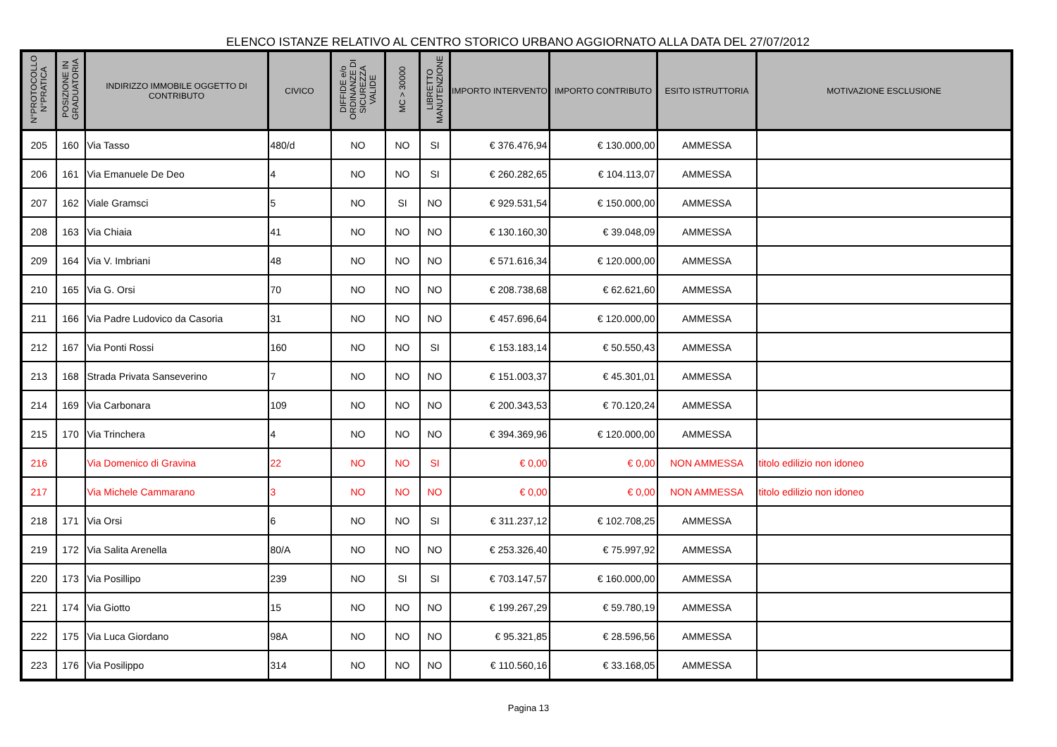ELENCO ISTANZE RELATIVO AL CENTRO STORICO URBANO AGGIORNATO ALLA DATA DEL 27/07/2012
| N°PROTOCOLLO N°PRATICA | POSIZIONE IN GRADUATORIA | INDIRIZZO IMMOBILE OGGETTO DI CONTRIBUTO | CIVICO | DIFFIDE e/o ORDINANZE DI SICUREZZA VALIDE | MC > 30000 | LIBRETTO MANUTENZIONE | IMPORTO INTERVENTO | IMPORTO CONTRIBUTO | ESITO ISTRUTTORIA | MOTIVAZIONE ESCLUSIONE |
| --- | --- | --- | --- | --- | --- | --- | --- | --- | --- | --- |
| 205 | 160 | Via Tasso | 480/d | NO | NO | SI | € 376.476,94 | € 130.000,00 | AMMESSA | |
| 206 | 161 | Via Emanuele De Deo | 4 | NO | NO | SI | € 260.282,65 | € 104.113,07 | AMMESSA | |
| 207 | 162 | Viale Gramsci | 5 | NO | SI | NO | € 929.531,54 | € 150.000,00 | AMMESSA | |
| 208 | 163 | Via Chiaia | 41 | NO | NO | NO | € 130.160,30 | € 39.048,09 | AMMESSA | |
| 209 | 164 | Via V. Imbriani | 48 | NO | NO | NO | € 571.616,34 | € 120.000,00 | AMMESSA | |
| 210 | 165 | Via G. Orsi | 70 | NO | NO | NO | € 208.738,68 | € 62.621,60 | AMMESSA | |
| 211 | 166 | Via Padre Ludovico da Casoria | 31 | NO | NO | NO | € 457.696,64 | € 120.000,00 | AMMESSA | |
| 212 | 167 | Via Ponti Rossi | 160 | NO | NO | SI | € 153.183,14 | € 50.550,43 | AMMESSA | |
| 213 | 168 | Strada Privata Sanseverino | 7 | NO | NO | NO | € 151.003,37 | € 45.301,01 | AMMESSA | |
| 214 | 169 | Via Carbonara | 109 | NO | NO | NO | € 200.343,53 | € 70.120,24 | AMMESSA | |
| 215 | 170 | Via Trinchera | 4 | NO | NO | NO | € 394.369,96 | € 120.000,00 | AMMESSA | |
| 216 | | Via Domenico di Gravina | 22 | NO | NO | SI | € 0,00 | € 0,00 | NON AMMESSA | titolo edilizio non idoneo |
| 217 | | Via Michele Cammarano | 3 | NO | NO | NO | € 0,00 | € 0,00 | NON AMMESSA | titolo edilizio non idoneo |
| 218 | 171 | Via Orsi | 6 | NO | NO | SI | € 311.237,12 | € 102.708,25 | AMMESSA | |
| 219 | 172 | Via Salita Arenella | 80/A | NO | NO | NO | € 253.326,40 | € 75.997,92 | AMMESSA | |
| 220 | 173 | Via Posillipo | 239 | NO | SI | SI | € 703.147,57 | € 160.000,00 | AMMESSA | |
| 221 | 174 | Via Giotto | 15 | NO | NO | NO | € 199.267,29 | € 59.780,19 | AMMESSA | |
| 222 | 175 | Via Luca Giordano | 98A | NO | NO | NO | € 95.321,85 | € 28.596,56 | AMMESSA | |
| 223 | 176 | Via Posilippo | 314 | NO | NO | NO | € 110.560,16 | € 33.168,05 | AMMESSA | |
Pagina 13